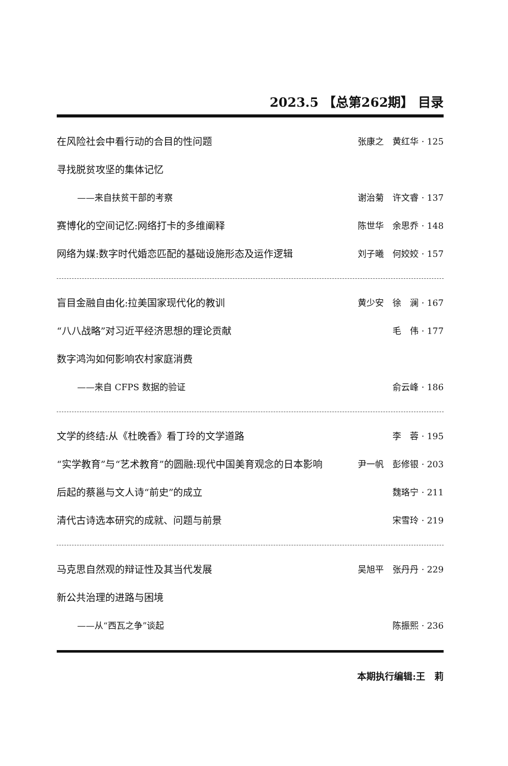2023.5 【总第262期】 目录
在风险社会中看行动的合目的性问题 张康之　黄红华 · 125
寻找脱贫攻坚的集体记忆
——来自扶贫干部的考察 谢治菊　许文睿 · 137
赛博化的空间记忆:网络打卡的多维阐释 陈世华　余思乔 · 148
网络为媒:数字时代婚恋匹配的基础设施形态及运作逻辑 刘子曦　何姣姣 · 157
盲目金融自由化:拉美国家现代化的教训 黄少安　徐　澜 · 167
“八八战略”对习近平经济思想的理论贡献 毛　伟 · 177
数字鸿沟如何影响农村家庭消费
——来自 CFPS 数据的验证 俞云峰 · 186
文学的终结:从《杜晚香》看丁玲的文学道路 李　蓉 · 195
“实学教育”与“艺术教育”的圆融:现代中国美育观念的日本影响 尹一帆　彭修银 · 203
后起的蔡邕与文人诗“前史”的成立 魏珞宁 · 211
清代古诗选本研究的成就、问题与前景 宋雪玲 · 219
马克思自然观的辩证性及其当代发展 吴旭平　张丹丹 · 229
新公共治理的进路与困境
——从“西瓦之争”谈起 陈振熙 · 236
本期执行编辑:王　莉